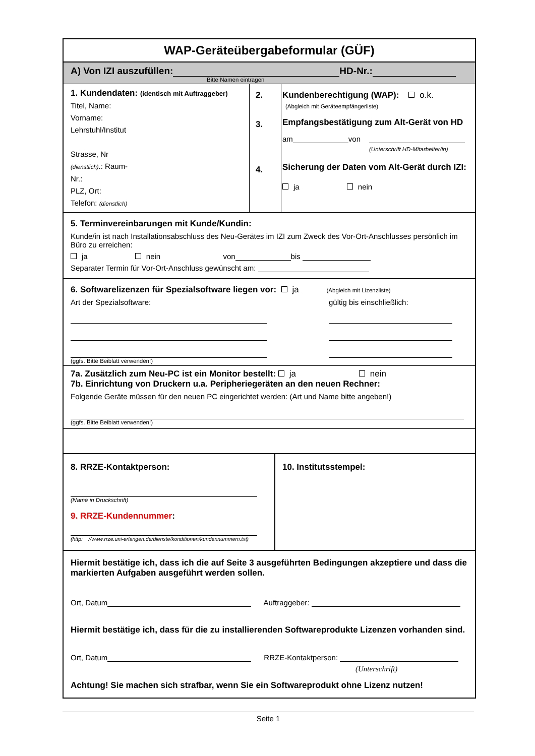WAP-Geräteübergabeformular (GÜF)
A) Von IZI auszufüllen: HD-Nr.:
Bitte Namen eintragen
1. Kundendaten: (identisch mit Auftraggeber)
Titel, Name:
Vorname:
Lehrstuhl/Institut
Strasse, Nr
(dienstlich).: Raum-
Nr.:
PLZ, Ort:
Telefon: (dienstlich)
2.
3.
4.
Kundenberechtigung (WAP): o.k.
(Abgleich mit Geräteempfängerliste)
Empfangsbestätigung zum Alt-Gerät von HD
am von
(Unterschrift HD-Mitarbeiter/in)
Sicherung der Daten vom Alt-Gerät durch IZI:
ja nein
5. Terminvereinbarungen mit Kunde/Kundin:
Kunde/in ist nach Installationsabschluss des Neu-Gerätes im IZI zum Zweck des Vor-Ort-Anschlusses persönlich im Büro zu erreichen:
ja nein von bis
Separater Termin für Vor-Ort-Anschluss gewünscht am:
6. Softwarelizenzen für Spezialsoftware liegen vor: ja (Abgleich mit Lizenzliste)
Art der Spezialsoftware:
(ggfs. Bitte Beiblatt verwenden!)
gültig bis einschließlich:
7a. Zusätzlich zum Neu-PC ist ein Monitor bestellt: ja nein
7b. Einrichtung von Druckern u.a. Peripheriegeräten an den neuen Rechner:
Folgende Geräte müssen für den neuen PC eingerichtet werden: (Art und Name bitte angeben!)
(ggfs. Bitte Beiblatt verwenden!)
8. RRZE-Kontaktperson:
(Name in Druckschrift)
9. RRZE-Kundennummer:
(http: //www.rrze.uni-erlangen.de/dienste/konditionen/kundennummern.txt)
10. Institutsstempel:
Hiermit bestätige ich, dass ich die auf Seite 3 ausgeführten Bedingungen akzeptiere und dass die markierten Aufgaben ausgeführt werden sollen.
Ort, Datum Auftraggeber:
Hiermit bestätige ich, dass für die zu installierenden Softwareprodukte Lizenzen vorhanden sind.
Ort, Datum RRZE-Kontaktperson:
(Unterschrift)
Achtung! Sie machen sich strafbar, wenn Sie ein Softwareprodukt ohne Lizenz nutzen!
Seite 1